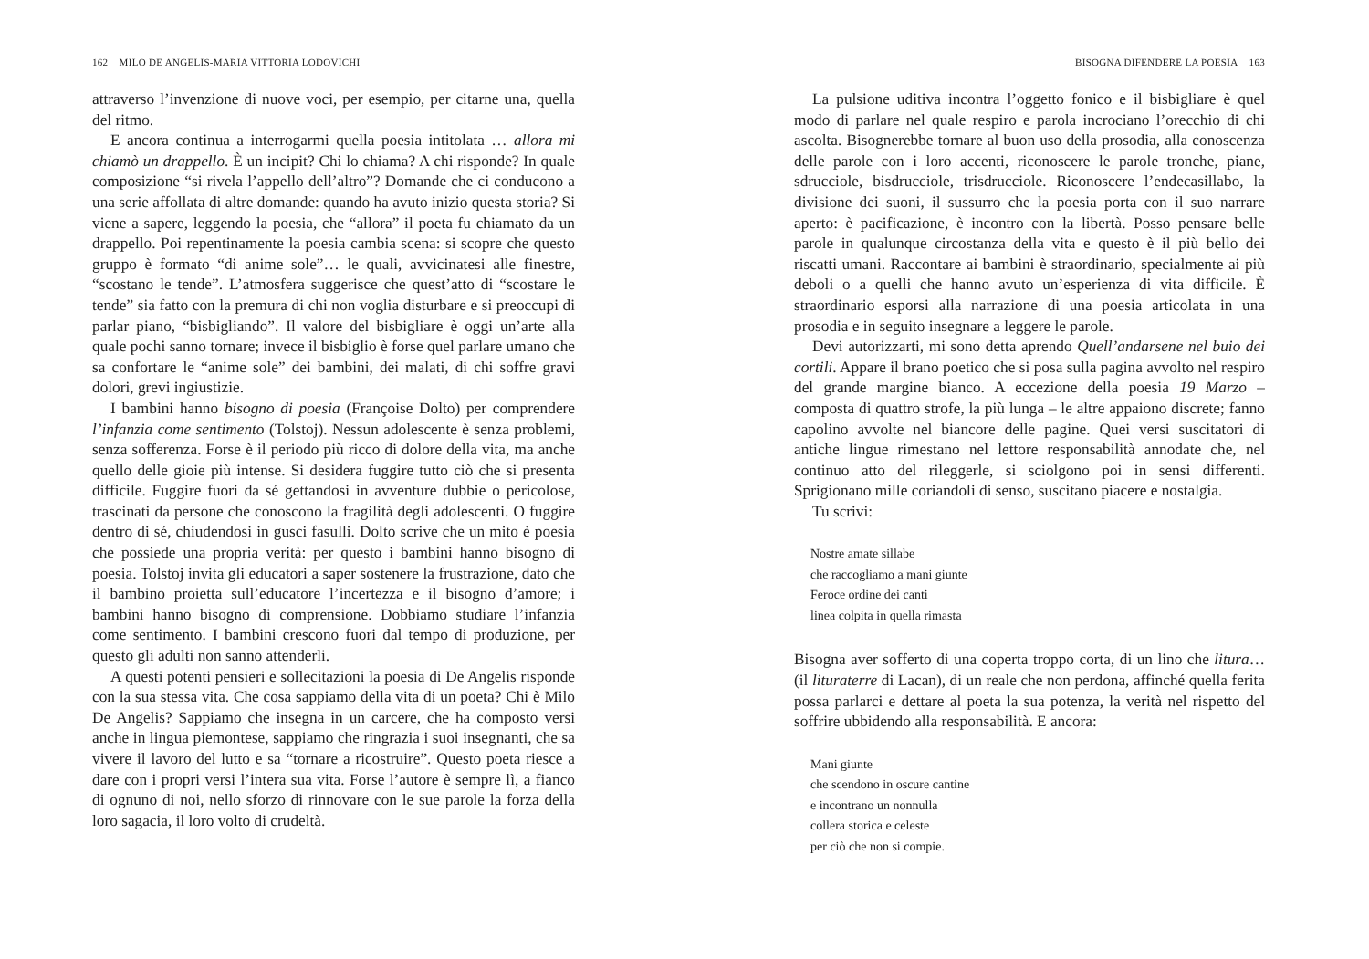162 MILO DE ANGELIS-MARIA VITTORIA LODOVICHI
attraverso l’invenzione di nuove voci, per esempio, per citarne una, quella del ritmo.
E ancora continua a interrogarmi quella poesia intitolata … allora mi chiamò un drappello. È un incipit? Chi lo chiama? A chi risponde? In quale composizione “si rivela l’appello dell’altro”? Domande che ci conducono a una serie affollata di altre domande: quando ha avuto inizio questa storia? Si viene a sapere, leggendo la poesia, che “allora” il poeta fu chiamato da un drappello. Poi repentinamente la poesia cambia scena: si scopre che questo gruppo è formato “di anime sole”… le quali, avvicinatesi alle finestre, “scostano le tende”. L’atmosfera suggerisce che quest’atto di “scostare le tende” sia fatto con la premura di chi non voglia disturbare e si preoccupi di parlar piano, “bisbigliando”. Il valore del bisbigliare è oggi un’arte alla quale pochi sanno tornare; invece il bisbiglio è forse quel parlare umano che sa confortare le “anime sole” dei bambini, dei malati, di chi soffre gravi dolori, grevi ingiustizie.
I bambini hanno bisogno di poesia (Françoise Dolto) per comprendere l’infanzia come sentimento (Tolstoj). Nessun adolescente è senza problemi, senza sofferenza. Forse è il periodo più ricco di dolore della vita, ma anche quello delle gioie più intense. Si desidera fuggire tutto ciò che si presenta difficile. Fuggire fuori da sé gettandosi in avventure dubbie o pericolose, trascinati da persone che conoscono la fragilità degli adolescenti. O fuggire dentro di sé, chiudendosi in gusci fasulli. Dolto scrive che un mito è poesia che possiede una propria verità: per questo i bambini hanno bisogno di poesia. Tolstoj invita gli educatori a saper sostenere la frustrazione, dato che il bambino proietta sull’educatore l’incertezza e il bisogno d’amore; i bambini hanno bisogno di comprensione. Dobbiamo studiare l’infanzia come sentimento. I bambini crescono fuori dal tempo di produzione, per questo gli adulti non sanno attenderli.
A questi potenti pensieri e sollecitazioni la poesia di De Angelis risponde con la sua stessa vita. Che cosa sappiamo della vita di un poeta? Chi è Milo De Angelis? Sappiamo che insegna in un carcere, che ha composto versi anche in lingua piemontese, sappiamo che ringrazia i suoi insegnanti, che sa vivere il lavoro del lutto e sa “tornare a ricostruire”. Questo poeta riesce a dare con i propri versi l’intera sua vita. Forse l’autore è sempre lì, a fianco di ognuno di noi, nello sforzo di rinnovare con le sue parole la forza della loro sagacia, il loro volto di crudeltà.
BISOGNA DIFENDERE LA POESIA 163
La pulsione uditiva incontra l’oggetto fonico e il bisbigliare è quel modo di parlare nel quale respiro e parola incrociano l’orecchio di chi ascolta. Bisognerebbe tornare al buon uso della prosodia, alla conoscenza delle parole con i loro accenti, riconoscere le parole tronche, piane, sdrucciole, bisdrucciole, trisdrucciole. Riconoscere l’endecasillabo, la divisione dei suoni, il sussurro che la poesia porta con il suo narrare aperto: è pacificazione, è incontro con la libertà. Posso pensare belle parole in qualunque circostanza della vita e questo è il più bello dei riscatti umani. Raccontare ai bambini è straordinario, specialmente ai più deboli o a quelli che hanno avuto un’esperienza di vita difficile. È straordinario esporsi alla narrazione di una poesia articolata in una prosodia e in seguito insegnare a leggere le parole.
Devi autorizzarti, mi sono detta aprendo Quell’andarsene nel buio dei cortili. Appare il brano poetico che si posa sulla pagina avvolto nel respiro del grande margine bianco. A eccezione della poesia 19 Marzo – composta di quattro strofe, la più lunga – le altre appaiono discrete; fanno capolino avvolte nel biancore delle pagine. Quei versi suscitatori di antiche lingue rimestano nel lettore responsabilità annodate che, nel continuo atto del rileggerle, si sciolgono poi in sensi differenti. Sprigionano mille coriandoli di senso, suscitano piacere e nostalgia.
Tu scrivi:
Nostre amate sillabe
che raccogliamo a mani giunte
Feroce ordine dei canti
linea colpita in quella rimasta
Bisogna aver sofferto di una coperta troppo corta, di un lino che litura… (il lituraterre di Lacan), di un reale che non perdona, affinché quella ferita possa parlarci e dettare al poeta la sua potenza, la verità nel rispetto del soffrire ubbidendo alla responsabilità. E ancora:
Mani giunte
che scendono in oscure cantine
e incontrano un nonnulla
collera storica e celeste
per ciò che non si compie.